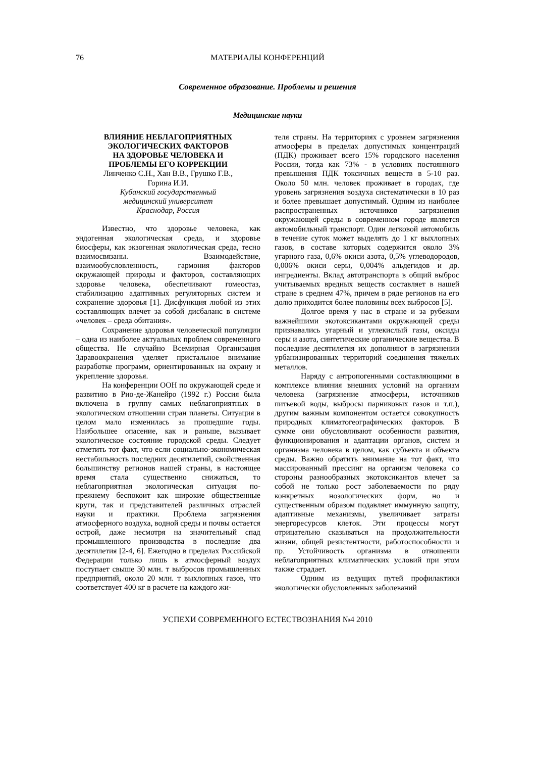76 МАТЕРИАЛЫ КОНФЕРЕНЦИЙ
Современное образование. Проблемы и решения
Медицинские науки
ВЛИЯНИЕ НЕБЛАГОПРИЯТНЫХ
ЭКОЛОГИЧЕСКИХ ФАКТОРОВ
НА ЗДОРОВЬЕ ЧЕЛОВЕКА И
ПРОБЛЕМЫ ЕГО КОРРЕКЦИИ
Линченко С.Н., Хан В.В., Грушко Г.В.,
Горина И.И.
Кубанский государственный
медицинский университет
Краснодар, Россия
Известно, что здоровье человека, как эндогенная экологическая среда, и здоровье биосферы, как экзогенная экологическая среда, тесно взаимосвязаны. Взаимодействие, взаимообусловленность, гармония факторов окружающей природы и факторов, составляющих здоровье человека, обеспечивают гомеостаз, стабилизацию адаптивных регуляторных систем и сохранение здоровья [1]. Дисфункция любой из этих составляющих влечет за собой дисбаланс в системе «человек – среда обитания».
Сохранение здоровья человеческой популяции – одна из наиболее актуальных проблем современного общества. Не случайно Всемирная Организация Здравоохранения уделяет пристальное внимание разработке программ, ориентированных на охрану и укрепление здоровья.
На конференции ООН по окружающей среде и развитию в Рио-де-Жанейро (1992 г.) Россия была включена в группу самых неблагоприятных в экологическом отношении стран планеты. Ситуация в целом мало изменилась за прошедшие годы. Наибольшее опасение, как и раньше, вызывает экологическое состояние городской среды. Следует отметить тот факт, что если социально-экономическая нестабильность последних десятилетий, свойственная большинству регионов нашей страны, в настоящее время стала существенно снижаться, то неблагоприятная экологическая ситуация по-прежнему беспокоит как широкие общественные круги, так и представителей различных отраслей науки и практики. Проблема загрязнения атмосферного воздуха, водной среды и почвы остается острой, даже несмотря на значительный спад промышленного производства в последние два десятилетия [2-4, 6]. Ежегодно в пределах Российской Федерации только лишь в атмосферный воздух поступает свыше 30 млн. т выбросов промышленных предприятий, около 20 млн. т выхлопных газов, что соответствует 400 кг в расчете на каждого жи-
теля страны. На территориях с уровнем загрязнения атмосферы в пределах допустимых концентраций (ПДК) проживает всего 15% городского населения России, тогда как 73% - в условиях постоянного превышения ПДК токсичных веществ в 5-10 раз. Около 50 млн. человек проживает в городах, где уровень загрязнения воздуха систематически в 10 раз и более превышает допустимый. Одним из наиболее распространенных источников загрязнения окружающей среды в современном городе является автомобильный транспорт. Один легковой автомобиль в течение суток может выделять до 1 кг выхлопных газов, в составе которых содержится около 3% угарного газа, 0,6% окиси азота, 0,5% углеводородов, 0,006% окиси серы, 0,004% альдегидов и др. ингредиенты. Вклад автотранспорта в общий выброс учитываемых вредных веществ составляет в нашей стране в среднем 47%, причем в ряде регионов на его долю приходится более половины всех выбросов [5].
Долгое время у нас в стране и за рубежом важнейшими экотоксикантами окружающей среды признавались угарный и углекислый газы, оксиды серы и азота, синтетические органические вещества. В последние десятилетия их дополняют в загрязнении урбанизированных территорий соединения тяжелых металлов.
Наряду с антропогенными составляющими в комплексе влияния внешних условий на организм человека (загрязнение атмосферы, источников питьевой воды, выбросы парниковых газов и т.п.), другим важным компонентом остается совокупность природных климатогеографических факторов. В сумме они обусловливают особенности развития, функционирования и адаптации органов, систем и организма человека в целом, как субъекта и объекта среды. Важно обратить внимание на тот факт, что массированный прессинг на организм человека со стороны разнообразных экотоксикантов влечет за собой не только рост заболеваемости по ряду конкретных нозологических форм, но и существенным образом подавляет иммунную защиту, адаптивные механизмы, увеличивает затраты энергоресурсов клеток. Эти процессы могут отрицательно сказываться на продолжительности жизни, общей резистентности, работоспособности и пр. Устойчивость организма в отношении неблагоприятных климатических условий при этом также страдает.
Одним из ведущих путей профилактики экологически обусловленных заболеваний
УСПЕХИ СОВРЕМЕННОГО ЕСТЕСТВОЗНАНИЯ №4 2010